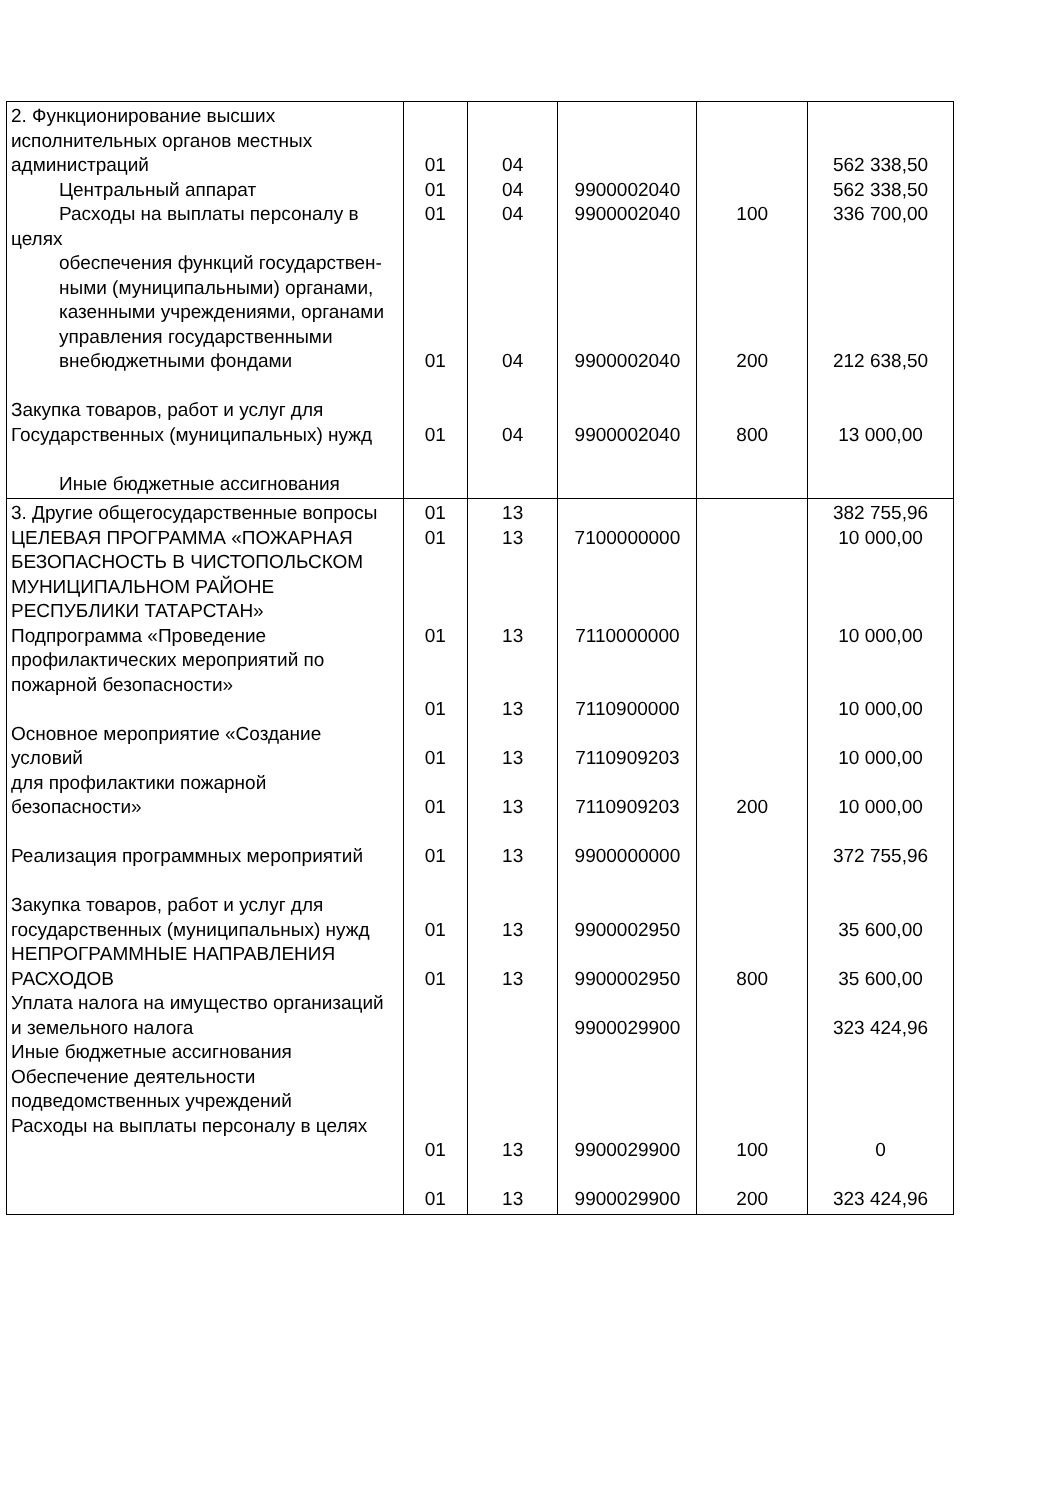| 2. Функционирование высших исполнительных органов местных администраций Центральный аппарат Расходы на выплаты персоналу в целях обеспечения функций государствен- ными (муниципальными) органами, казенными учреждениями, органами управления государственными внебюджетными фондами Закупка товаров, работ и услуг для Государственных (муниципальных) нужд Иные бюджетные ассигнования | 01 01 01 01 01 | 04 04 04 04 04 | 9900002040 9900002040 9900002040 9900002040 | 100 200 800 | 562 338,50 562 338,50 336 700,00 212 638,50 13 000,00 |
| 3. Другие общегосударственные вопросы ЦЕЛЕВАЯ ПРОГРАММА «ПОЖАРНАЯ БЕЗОПАСНОСТЬ В ЧИСТОПОЛЬСКОМ МУНИЦИПАЛЬНОМ РАЙОНЕ РЕСПУБЛИКИ ТАТАРСТАН» Подпрограмма «Проведение профилактических мероприятий по пожарной безопасности» Основное мероприятие «Создание условий для профилактики пожарной безопасности» Реализация программных мероприятий Закупка товаров, работ и услуг для государственных (муниципальных) нужд НЕПРОГРАММНЫЕ НАПРАВЛЕНИЯ РАСХОДОВ Уплата налога на имущество организаций и земельного налога Иные бюджетные ассигнования Обеспечение деятельности подведомственных учреждений Расходы на выплаты персоналу в целях | 01 01 01 01 01 01 01 01 01 01 01 | 13 13 13 13 13 13 13 13 13 13 13 | 7100000000 7110000000 7110900000 7110909203 7110909203 9900000000 9900002950 9900002950 9900029900 9900029900 9900029900 | 200 800 100 200 | 382 755,96 10 000,00 10 000,00 10 000,00 10 000,00 10 000,00 372 755,96 35 600,00 35 600,00 323 424,96 0 323 424,96 |